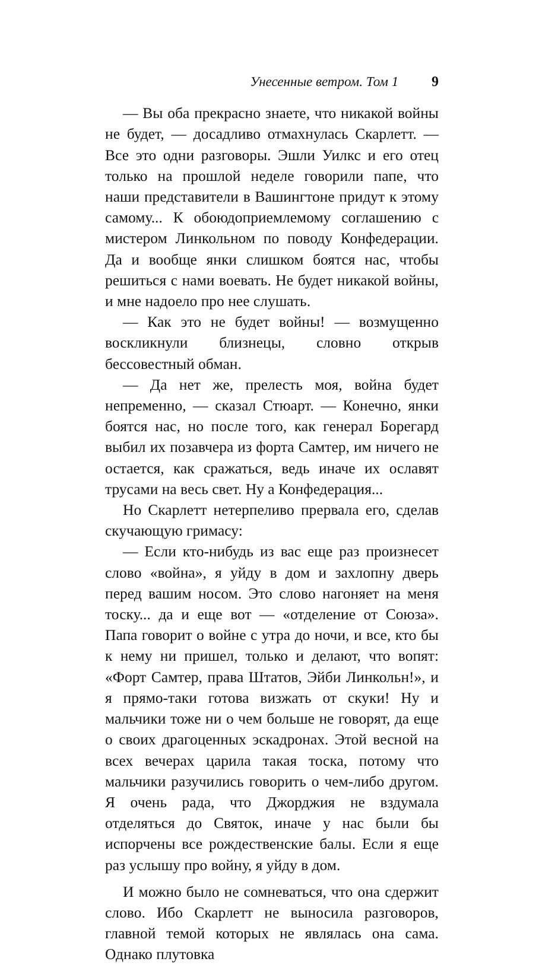Унесенные ветром. Том 1 9
— Вы оба прекрасно знаете, что никакой войны не будет, — досадливо отмахнулась Скарлетт. — Все это одни разговоры. Эшли Уилкс и его отец только на прошлой неделе говорили папе, что наши представители в Вашингтоне придут к этому самому... К обоюдоприемлемому соглашению с мистером Линкольном по поводу Конфедерации. Да и вообще янки слишком боятся нас, чтобы решиться с нами воевать. Не будет никакой войны, и мне надоело про нее слушать.
— Как это не будет войны! — возмущенно воскликнули близнецы, словно открыв бессовестный обман.
— Да нет же, прелесть моя, война будет непременно, — сказал Стюарт. — Конечно, янки боятся нас, но после того, как генерал Борегард выбил их позавчера из форта Самтер, им ничего не остается, как сражаться, ведь иначе их ославят трусами на весь свет. Ну а Конфедерация...
Но Скарлетт нетерпеливо прервала его, сделав скучающую гримасу:
— Если кто-нибудь из вас еще раз произнесет слово «война», я уйду в дом и захлопну дверь перед вашим носом. Это слово нагоняет на меня тоску... да и еще вот — «отделение от Союза». Папа говорит о войне с утра до ночи, и все, кто бы к нему ни пришел, только и делают, что вопят: «Форт Самтер, права Штатов, Эйби Линкольн!», и я прямо-таки готова визжать от скуки! Ну и мальчики тоже ни о чем больше не говорят, да еще о своих драгоценных эскадронах. Этой весной на всех вечерах царила такая тоска, потому что мальчики разучились говорить о чем-либо другом. Я очень рада, что Джорджия не вздумала отделяться до Святок, иначе у нас были бы испорчены все рождественские балы. Если я еще раз услышу про войну, я уйду в дом.
И можно было не сомневаться, что она сдержит слово. Ибо Скарлетт не выносила разговоров, главной темой которых не являлась она сама. Однако плутовка